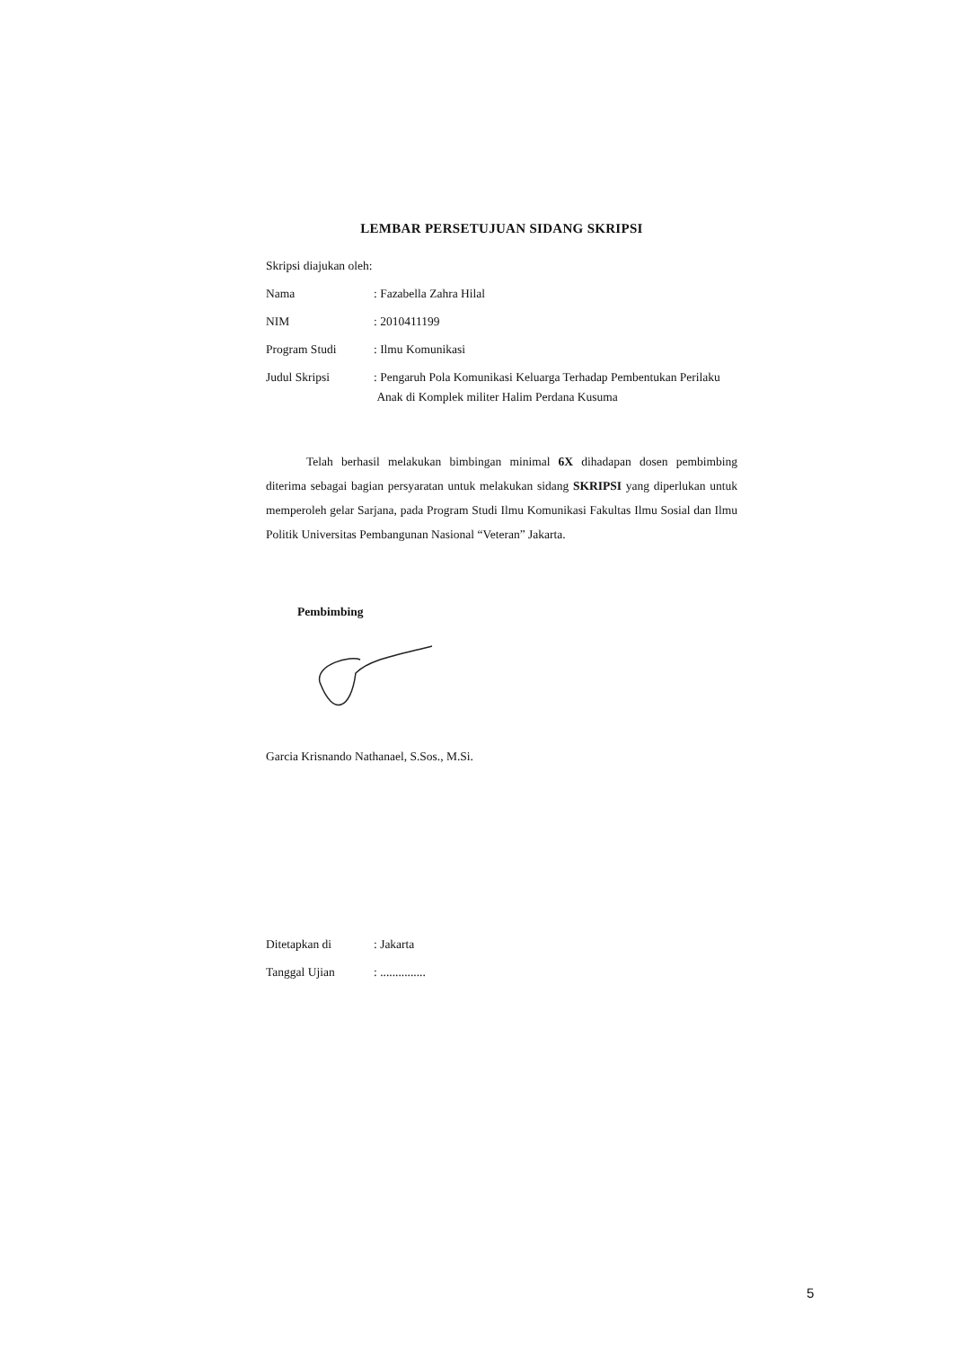LEMBAR PERSETUJUAN SIDANG SKRIPSI
| Skripsi diajukan oleh: | |
| Nama | : Fazabella Zahra Hilal |
| NIM | : 2010411199 |
| Program Studi | : Ilmu Komunikasi |
| Judul Skripsi | : Pengaruh Pola Komunikasi Keluarga Terhadap Pembentukan Perilaku Anak di Komplek militer Halim Perdana Kusuma |
Telah berhasil melakukan bimbingan minimal 6X dihadapan dosen pembimbing diterima sebagai bagian persyaratan untuk melakukan sidang SKRIPSI yang diperlukan untuk memperoleh gelar Sarjana, pada Program Studi Ilmu Komunikasi Fakultas Ilmu Sosial dan Ilmu Politik Universitas Pembangunan Nasional “Veteran” Jakarta.
Pembimbing
Garcia Krisnando Nathanael, S.Sos., M.Si.
| Ditetapkan di | : Jakarta |
| Tanggal Ujian | : ............... |
5